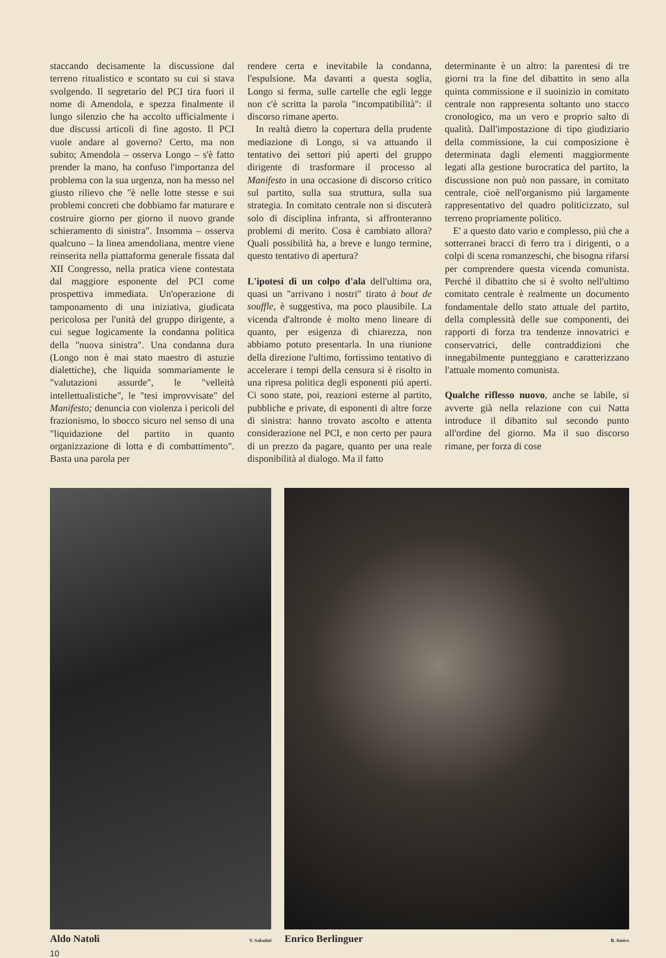staccando decisamente la discussione dal terreno ritualistico e scontato su cui si stava svolgendo. Il segretario del PCI tira fuori il nome di Amendola, e spezza finalmente il lungo silenzio che ha accolto ufficialmente i due discussi articoli di fine agosto. Il PCI vuole andare al governo? Certo, ma non subito; Amendola – osserva Longo – s'è fatto prender la mano, ha confuso l'importanza del problema con la sua urgenza, non ha messo nel giusto rilievo che "è nelle lotte stesse e sui problemi concreti che dobbiamo far maturare e costruire giorno per giorno il nuovo grande schieramento di sinistra". Insomma – osserva qualcuno – la linea amendoliana, mentre viene reinserita nella piattaforma generale fissata dal XII Congresso, nella pratica viene contestata dal maggiore esponente del PCI come prospettiva immediata. Un'operazione di tamponamento di una iniziativa, giudicata pericolosa per l'unità del gruppo dirigente, a cui segue logicamente la condanna politica della "nuova sinistra". Una condanna dura (Longo non è mai stato maestro di astuzie dialettiche), che liquida sommariamente le "valutazioni assurde", le "velleità intellettualistiche", le "tesi improvvisate" del Manifesto; denuncia con violenza i pericoli del frazionismo, lo sbocco sicuro nel senso di una "liquidazione del partito in quanto organizzazione di lotta e di combattimento". Basta una parola per
rendere certa e inevitabile la condanna, l'espulsione. Ma davanti a questa soglia, Longo si ferma, sulle cartelle che egli legge non c'è scritta la parola "incompatibilità": il discorso rimane aperto.
In realtà dietro la copertura della prudente mediazione di Longo, si va attuando il tentativo dei settori piú aperti del gruppo dirigente di trasformare il processo al Manifesto in una occasione di discorso critico sul partito, sulla sua struttura, sulla sua strategia. In comitato centrale non si discuterà solo di disciplina infranta, si affronteranno problemi di merito. Cosa è cambiato allora? Quali possibilità ha, a breve e lungo termine, questo tentativo di apertura?
L'ipotesi di un colpo d'ala dell'ultima ora, quasi un "arrivano i nostri" tirato à bout de souffle, è suggestiva, ma poco plausibile. La vicenda d'altronde è molto meno lineare di quanto, per esigenza di chiarezza, non abbiamo potuto presentarla. In una riunione della direzione l'ultimo, fortissimo tentativo di accelerare i tempi della censura si è risolto in una ripresa politica degli esponenti piú aperti. Ci sono state, poi, reazioni esterne al partito, pubbliche e private, di esponenti di altre forze di sinistra: hanno trovato ascolto e attenta considerazione nel PCI, e non certo per paura di un prezzo da pagare, quanto per una reale disponibilità al dialogo. Ma il fatto
determinante è un altro: la parentesi di tre giorni tra la fine del dibattito in seno alla quinta commissione e il suoinizio in comitato centrale non rappresenta soltanto uno stacco cronologico, ma un vero e proprio salto di qualità. Dall'impostazione di tipo giudiziario della commissione, la cui composizione è determinata dagli elementi maggiormente legati alla gestione burocratica del partito, la discussione non può non passare, in comitato centrale, cioè nell'organismo piú largamente rappresentativo del quadro politicizzato, sul terreno propriamente politico.
E' a questo dato vario e complesso, piú che a sotterranei bracci di ferro tra i dirigenti, o a colpi di scena romanzeschi, che bisogna rifarsi per comprendere questa vicenda comunista. Perché il dibattito che si è svolto nell'ultimo comitato centrale è realmente un documento fondamentale dello stato attuale del partito, della complessità delle sue componenti, dei rapporti di forza tra tendenze innovatrici e conservatrici, delle contraddizioni che innegabilmente punteggiano e caratterizzano l'attuale momento comunista.
Qualche riflesso nuovo, anche se labile, si avverte già nella relazione con cui Natta introduce il dibattito sul secondo punto all'ordine del giorno. Ma il suo discorso rimane, per forza di cose
Aldo Natoli V. Sabatini
Enrico Berlinguer B. Amico
10